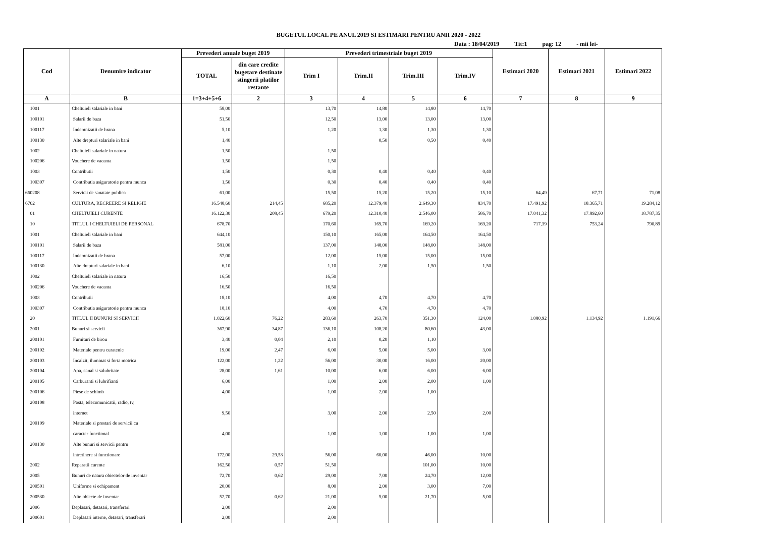BUGETUL LOCAL PE ANUL 2019 SI ESTIMARI PENTRU ANII 2020 - 2022
Data : 18/04/2019 Tit:1 pag: 12 - mii lei-
| Cod | Denumire indicator | Prevederi anuale buget 2019 | | Prevederi trimestriale buget 2019 | | | | Estimari 2020 | Estimari 2021 | Estimari 2022 |
| --- | --- | --- | --- | --- | --- | --- | --- | --- | --- | --- |
| | | TOTAL | din care credite bugetare destinate stingerii platilor restante | Trim I | Trim.II | Trim.III | Trim.IV | | | |
| A | B | 1=3+4+5+6 | 2 | 3 | 4 | 5 | 6 | 7 | 8 | 9 |
| 1001 | Cheltuieli salariale in bani | 58,00 | | 13,70 | 14,80 | 14,80 | 14,70 | | | |
| 100101 | Salarii de baza | 51,50 | | 12,50 | 13,00 | 13,00 | 13,00 | | | |
| 100117 | Indemnizatii de hrana | 5,10 | | 1,20 | 1,30 | 1,30 | 1,30 | | | |
| 100130 | Alte drepturi salariale in bani | 1,40 | | | 0,50 | 0,50 | 0,40 | | | |
| 1002 | Cheltuieli salariale in natura | 1,50 | | 1,50 | | | | | | |
| 100206 | Vouchere de vacanta | 1,50 | | 1,50 | | | | | | |
| 1003 | Contributii | 1,50 | | 0,30 | 0,40 | 0,40 | 0,40 | | | |
| 100307 | Contributia asiguratorie pentru munca | 1,50 | | 0,30 | 0,40 | 0,40 | 0,40 | | | |
| 660208 | Servicii de sanatate publica | 61,00 | | 15,50 | 15,20 | 15,20 | 15,10 | 64,49 | 67,71 | 71,08 |
| 6702 | CULTURA, RECREERE SI RELIGIE | 16.548,60 | 214,45 | 685,20 | 12.379,40 | 2.649,30 | 834,70 | 17.491,92 | 18.365,71 | 19.284,12 |
| 01 | CHELTUIELI CURENTE | 16.122,30 | 208,45 | 679,20 | 12.310,40 | 2.546,00 | 586,70 | 17.041,32 | 17.892,60 | 18.787,35 |
| 10 | TITLUL I CHELTUIELI DE PERSONAL | 678,70 | | 170,60 | 169,70 | 169,20 | 169,20 | 717,39 | 753,24 | 790,89 |
| 1001 | Cheltuieli salariale in bani | 644,10 | | 150,10 | 165,00 | 164,50 | 164,50 | | | |
| 100101 | Salarii de baza | 581,00 | | 137,00 | 148,00 | 148,00 | 148,00 | | | |
| 100117 | Indemnizatii de hrana | 57,00 | | 12,00 | 15,00 | 15,00 | 15,00 | | | |
| 100130 | Alte drepturi salariale in bani | 6,10 | | 1,10 | 2,00 | 1,50 | 1,50 | | | |
| 1002 | Cheltuieli salariale in natura | 16,50 | | 16,50 | | | | | | |
| 100206 | Vouchere de vacanta | 16,50 | | 16,50 | | | | | | |
| 1003 | Contributii | 18,10 | | 4,00 | 4,70 | 4,70 | 4,70 | | | |
| 100307 | Contributia asiguratorie pentru munca | 18,10 | | 4,00 | 4,70 | 4,70 | 4,70 | | | |
| 20 | TITLUL II BUNURI SI SERVICII | 1.022,60 | 76,22 | 283,60 | 263,70 | 351,30 | 124,00 | 1.080,92 | 1.134,92 | 1.191,66 |
| 2001 | Bunuri si servicii | 367,90 | 34,87 | 136,10 | 108,20 | 80,60 | 43,00 | | | |
| 200101 | Furnituri de birou | 3,40 | 0,04 | 2,10 | 0,20 | 1,10 | | | | |
| 200102 | Materiale pentru curatenie | 19,00 | 2,47 | 6,00 | 5,00 | 5,00 | 3,00 | | | |
| 200103 | Incalzit, iluminat si forta motrica | 122,00 | 1,22 | 56,00 | 30,00 | 16,00 | 20,00 | | | |
| 200104 | Apa, canal si salubritate | 28,00 | 1,61 | 10,00 | 6,00 | 6,00 | 6,00 | | | |
| 200105 | Carburanti si lubrifianti | 6,00 | | 1,00 | 2,00 | 2,00 | 1,00 | | | |
| 200106 | Piese de schimb | 4,00 | | 1,00 | 2,00 | 1,00 | | | | |
| 200108 | Posta, telecomunicatii, radio, tv, | | | | | | | | | |
| | internet | 9,50 | | 3,00 | 2,00 | 2,50 | 2,00 | | | |
| 200109 | Materiale si prestari de servicii cu | | | | | | | | | |
| | caracter functional | 4,00 | | 1,00 | 1,00 | 1,00 | 1,00 | | | |
| 200130 | Alte bunuri si servicii pentru | | | | | | | | | |
| | intretinere si functionare | 172,00 | 29,53 | 56,00 | 60,00 | 46,00 | 10,00 | | | |
| 2002 | Reparatii curente | 162,50 | 0,57 | 51,50 | | 101,00 | 10,00 | | | |
| 2005 | Bunuri de natura obiectelor de inventar | 72,70 | 0,62 | 29,00 | 7,00 | 24,70 | 12,00 | | | |
| 200501 | Uniforme si echipament | 20,00 | | 8,00 | 2,00 | 3,00 | 7,00 | | | |
| 200530 | Alte obiecte de inventar | 52,70 | 0,62 | 21,00 | 5,00 | 21,70 | 5,00 | | | |
| 2006 | Deplasari, detasari, transferari | 2,00 | | 2,00 | | | | | | |
| 200601 | Deplasari interne, detasari, transferari | 2,00 | | 2,00 | | | | | | |